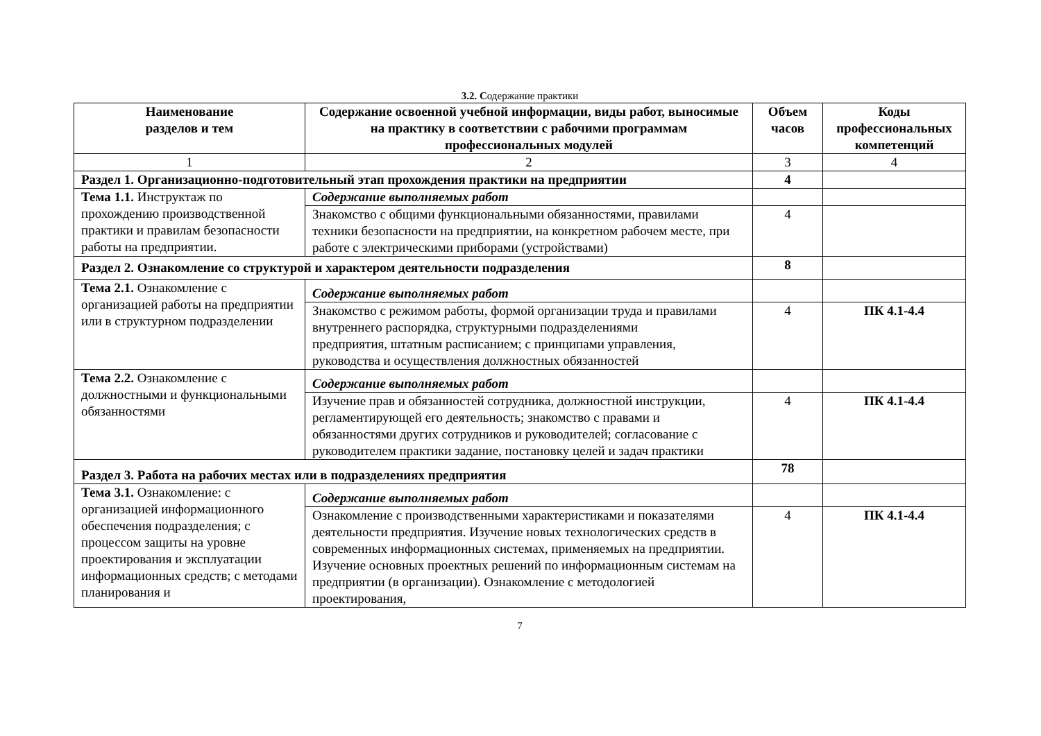3.2. Содержание практики
| Наименование разделов и тем | Содержание освоенной учебной информации, виды работ, выносимые на практику в соответствии с рабочими программам профессиональных модулей | Объем часов | Коды профессиональных компетенций |
| --- | --- | --- | --- |
| 1 | 2 | 3 | 4 |
| Раздел 1. Организационно-подготовительный этап прохождения практики на предприятии | | 4 | |
| Тема 1.1. Инструктаж по прохождению производственной практики и правилам безопасности работы на предприятии. | Содержание выполняемых работ | | |
| | Знакомство с общими функциональными обязанностями, правилами техники безопасности на предприятии, на конкретном рабочем месте, при работе с электрическими приборами (устройствами) | 4 | |
| Раздел 2. Ознакомление со структурой и характером деятельности подразделения | | 8 | |
| Тема 2.1. Ознакомление с организацией работы на предприятии или в структурном подразделении | Содержание выполняемых работ | | |
| | Знакомство с режимом работы, формой организации труда и правилами внутреннего распорядка, структурными подразделениями предприятия, штатным расписанием; с принципами управления, руководства и осуществления должностных обязанностей | 4 | ПК 4.1-4.4 |
| Тема 2.2. Ознакомление с должностными и функциональными обязанностями | Содержание выполняемых работ | | |
| | Изучение прав и обязанностей сотрудника, должностной инструкции, регламентирующей его деятельность; знакомство с правами и обязанностями других сотрудников и руководителей; согласование с руководителем практики задание, постановку целей и задач практики | 4 | ПК 4.1-4.4 |
| Раздел 3. Работа на рабочих местах или в подразделениях предприятия | | 78 | |
| Тема 3.1. Ознакомление: с организацией информационного обеспечения подразделения; с процессом защиты на уровне проектирования и эксплуатации информационных средств; с методами планирования и | Содержание выполняемых работ | | |
| | Ознакомление с производственными характеристиками и показателями деятельности предприятия. Изучение новых технологических средств в современных информационных системах, применяемых на предприятии. Изучение основных проектных решений по информационным системам на предприятии (в организации). Ознакомление с методологией проектирования, | 4 | ПК 4.1-4.4 |
7